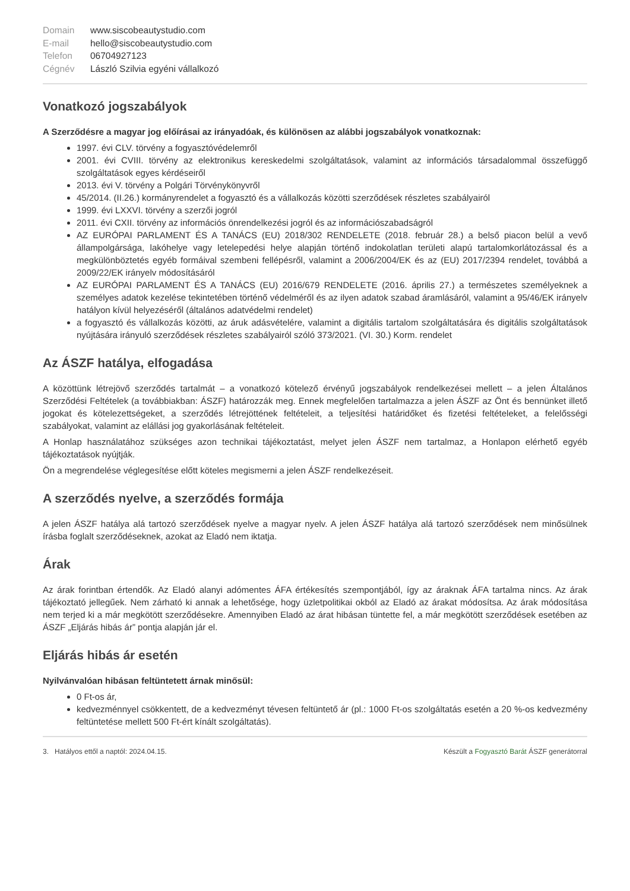Domain www.siscobeautystudio.com E-mail hello@siscobeautystudio.com Telefon 06704927123 Cégnév László Szilvia egyéni vállalkozó
Vonatkozó jogszabályok
A Szerződésre a magyar jog előírásai az irányadóak, és különösen az alábbi jogszabályok vonatkoznak:
1997. évi CLV. törvény a fogyasztóvédelemről
2001. évi CVIII. törvény az elektronikus kereskedelmi szolgáltatások, valamint az információs társadalommal összefüggő szolgáltatások egyes kérdéseiről
2013. évi V. törvény a Polgári Törvénykönyvről
45/2014. (II.26.) kormányrendelet a fogyasztó és a vállalkozás közötti szerződések részletes szabályairól
1999. évi LXXVI. törvény a szerzői jogról
2011. évi CXII. törvény az információs önrendelkezési jogról és az információszabadságról
AZ EURÓPAI PARLAMENT ÉS A TANÁCS (EU) 2018/302 RENDELETE (2018. február 28.) a belső piacon belül a vevő állampolgársága, lakóhelye vagy letelepedési helye alapján történő indokolatlan területi alapú tartalomkorlátozással és a megkülönböztetés egyéb formáival szembeni fellépésről, valamint a 2006/2004/EK és az (EU) 2017/2394 rendelet, továbbá a 2009/22/EK irányelv módosításáról
AZ EURÓPAI PARLAMENT ÉS A TANÁCS (EU) 2016/679 RENDELETE (2016. április 27.) a természetes személyeknek a személyes adatok kezelése tekintetében történő védelméről és az ilyen adatok szabad áramlásáról, valamint a 95/46/EK irányelv hatályon kívül helyezéséről (általános adatvédelmi rendelet)
a fogyasztó és vállalkozás közötti, az áruk adásvételére, valamint a digitális tartalom szolgáltatására és digitális szolgáltatások nyújtására irányuló szerződések részletes szabályairól szóló 373/2021. (VI. 30.) Korm. rendelet
Az ÁSZF hatálya, elfogadása
A közöttünk létrejövő szerződés tartalmát – a vonatkozó kötelező érvényű jogszabályok rendelkezései mellett – a jelen Általános Szerződési Feltételek (a továbbiakban: ÁSZF) határozzák meg. Ennek megfelelően tartalmazza a jelen ÁSZF az Önt és bennünket illető jogokat és kötelezettségeket, a szerződés létrejöttének feltételeit, a teljesítési határidőket és fizetési feltételeket, a felelősségi szabályokat, valamint az elállási jog gyakorlásának feltételeit.
A Honlap használatához szükséges azon technikai tájékoztatást, melyet jelen ÁSZF nem tartalmaz, a Honlapon elérhető egyéb tájékoztatások nyújtják.
Ön a megrendelése véglegesítése előtt köteles megismerni a jelen ÁSZF rendelkezéseit.
A szerződés nyelve, a szerződés formája
A jelen ÁSZF hatálya alá tartozó szerződések nyelve a magyar nyelv. A jelen ÁSZF hatálya alá tartozó szerződések nem minősülnek írásba foglalt szerződéseknek, azokat az Eladó nem iktatja.
Árak
Az árak forintban értendők. Az Eladó alanyi adómentes ÁFA értékesítés szempontjából, így az áraknak ÁFA tartalma nincs. Az árak tájékoztató jellegűek. Nem zárható ki annak a lehetősége, hogy üzletpolitikai okból az Eladó az árakat módosítsa. Az árak módosítása nem terjed ki a már megkötött szerződésekre. Amennyiben Eladó az árat hibásan tüntette fel, a már megkötött szerződések esetében az ÁSZF „Eljárás hibás ár” pontja alapján jár el.
Eljárás hibás ár esetén
Nyilvánvalóan hibásan feltüntetett árnak minősül:
0 Ft-os ár,
kedvezménnyel csökkentett, de a kedvezményt tévesen feltüntető ár (pl.: 1000 Ft-os szolgáltatás esetén a 20 %-os kedvezmény feltüntetése mellett 500 Ft-ért kínált szolgáltatás).
3. Hatályos ettől a naptól: 2024.04.15. Készült a Fogyasztó Barát ÁSZF generátorral